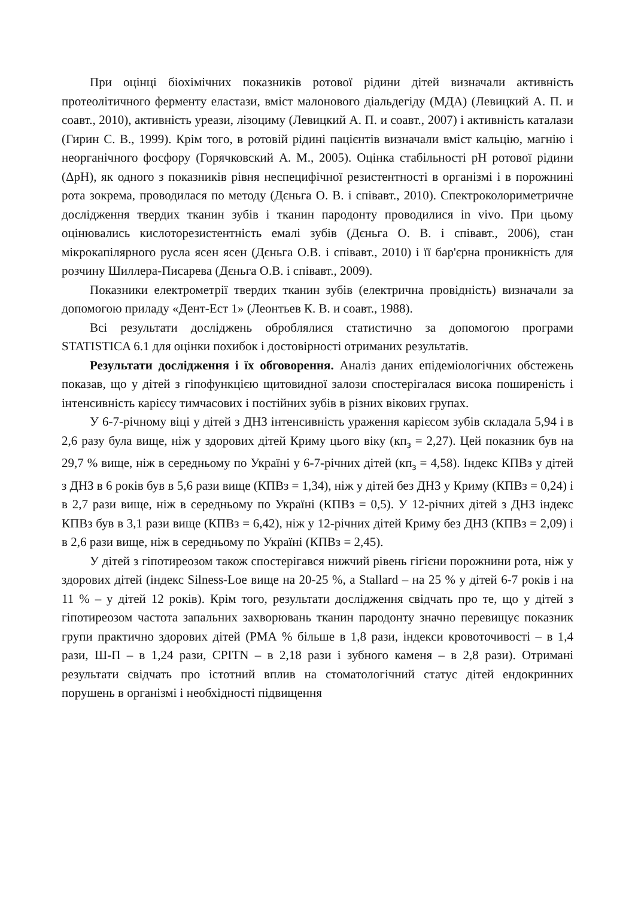При оцінці біохімічних показників ротової рідини дітей визначали активність протеолітичного ферменту еластази, вміст малонового діальдегіду (МДА) (Левицкий А. П. и соавт., 2010), активність уреази, лізоциму (Левицкий А. П. и соавт., 2007) і активність каталази (Гирин С. В., 1999). Крім того, в ротовій рідині пацієнтів визначали вміст кальцію, магнію і неорганічного фосфору (Горячковский А. М., 2005). Оцінка стабільності рН ротової рідини (ΔрН), як одного з показників рівня неспецифічної резистентності в організмі і в порожнині рота зокрема, проводилася по методу (Дєньга О. В. і співавт., 2010). Спектроколориметричне дослідження твердих тканин зубів і тканин пародонту проводилися in vivo. При цьому оцінювались кислоторезистентність емалі зубів (Дєньга О. В. і співавт., 2006), стан мікрокапілярного русла ясен ясен (Дєньга О.В. і співавт., 2010) і її бар'єрна проникність для розчину Шиллера-Писарева (Дєньга О.В. і співавт., 2009).
Показники електрометрії твердих тканин зубів (електрична провідність) визначали за допомогою приладу «Дент-Ест 1» (Леонтьев К. В. и соавт., 1988).
Всі результати досліджень оброблялися статистично за допомогою програми STATISTICA 6.1 для оцінки похибок і достовірності отриманих результатів.
Результати дослідження і їх обговорення. Аналіз даних епідеміологічних обстежень показав, що у дітей з гіпофункцією щитовидної залози спостерігалася висока поширеність і інтенсивність карієсу тимчасових і постійних зубів в різних вікових групах.
У 6-7-річному віці у дітей з ДНЗ інтенсивність ураження карієсом зубів складала 5,94 і в 2,6 разу була вище, ніж у здорових дітей Криму цього віку (кп<sub>з</sub> = 2,27). Цей показник був на 29,7 % вище, ніж в середньому по Україні у 6-7-річних дітей (кп<sub>з</sub> = 4,58). Індекс КПВз у дітей з ДНЗ в 6 років був в 5,6 рази вище (КПВз = 1,34), ніж у дітей без ДНЗ у Криму (КПВз = 0,24) і в 2,7 рази вище, ніж в середньому по Україні (КПВз = 0,5). У 12-річних дітей з ДНЗ індекс КПВз був в 3,1 рази вище (КПВз = 6,42), ніж у 12-річних дітей Криму без ДНЗ (КПВз = 2,09) і в 2,6 рази вище, ніж в середньому по Україні (КПВз = 2,45).
У дітей з гіпотиреозом також спостерігався нижчий рівень гігієни порожнини рота, ніж у здорових дітей (індекс Silness-Loe вище на 20-25 %, а Stallard – на 25 % у дітей 6-7 років і на 11 % – у дітей 12 років). Крім того, результати дослідження свідчать про те, що у дітей з гіпотиреозом частота запальних захворювань тканин пародонту значно перевищує показник групи практично здорових дітей (РМА % більше в 1,8 рази, індекси кровоточивості – в 1,4 рази, Ш-П – в 1,24 рази, CPITN – в 2,18 рази і зубного каменя – в 2,8 рази). Отримані результати свідчать про істотний вплив на стоматологічний статус дітей ендокринних порушень в організмі і необхідності підвищення